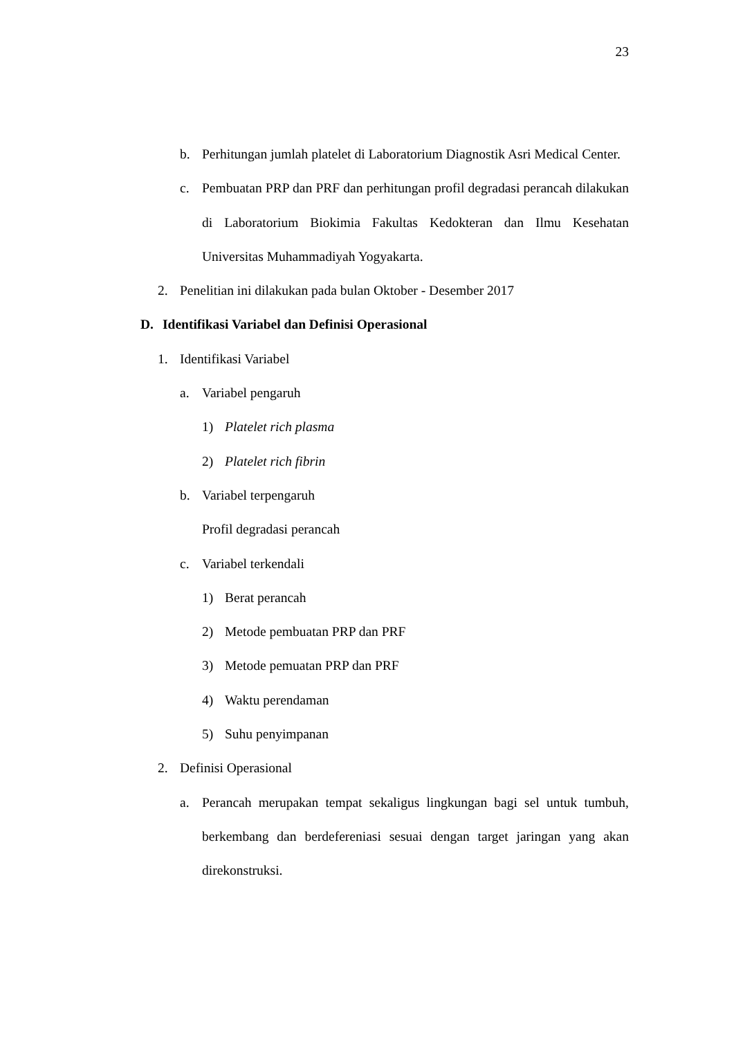23
b. Perhitungan jumlah platelet di Laboratorium Diagnostik Asri Medical Center.
c. Pembuatan PRP dan PRF dan perhitungan profil degradasi perancah dilakukan di Laboratorium Biokimia Fakultas Kedokteran dan Ilmu Kesehatan Universitas Muhammadiyah Yogyakarta.
2. Penelitian ini dilakukan pada bulan Oktober - Desember 2017
D. Identifikasi Variabel dan Definisi Operasional
1. Identifikasi Variabel
a. Variabel pengaruh
1) Platelet rich plasma
2) Platelet rich fibrin
b. Variabel terpengaruh
Profil degradasi perancah
c. Variabel terkendali
1) Berat perancah
2) Metode pembuatan PRP dan PRF
3) Metode pemuatan PRP dan PRF
4) Waktu perendaman
5) Suhu penyimpanan
2. Definisi Operasional
a. Perancah merupakan tempat sekaligus lingkungan bagi sel untuk tumbuh, berkembang dan berdefereniasi sesuai dengan target jaringan yang akan direkonstruksi.